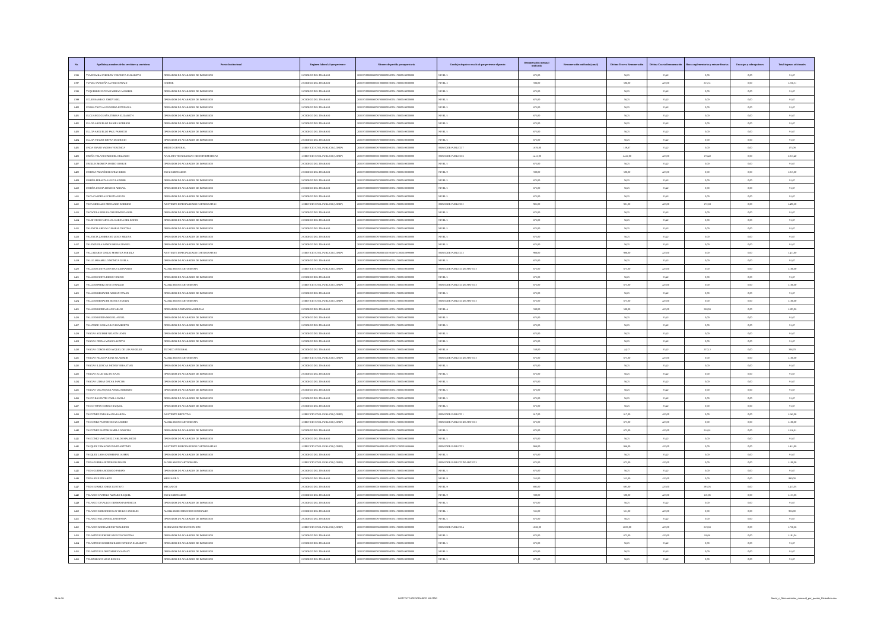| No. | Apellidos y nombres de los servidores y servidoras | Puesto Institucional | Regimen laboral al que pertenece | Número de partida presupuestaria | Grado jerárquico o escala al que pertenece el puesto | Remuneración mensual unificada | Remuneración unificada (anual) | Décimo Tercera Remuneración | Décima Cuarta Remuneración | Horas suplementarias y extraordinarias | Encargos y subrogaciones | Total ingresos adicionales |
| --- | --- | --- | --- | --- | --- | --- | --- | --- | --- | --- | --- | --- |
| 1396 | TUMIPAMBA SOBERON VERONICA ELIZABETH | OPERADOR DE ACABADOS DE IMPRESION | 2.CODIGO DEL TRABAJO | 2022072000000000870000000500051170000100000000 | NIVEL 5 | 675,00 | | 56,25 | 35,42 | 0,00 | 0,00 | 91,67 |
| 1397 | TUPIZA SANGUÑA ALVARO EFRAIN | CHOFER | 2.CODIGO DEL TRABAJO | 2022072000000000010000000100051170000100000000 | NIVEL 3 | 596,00 | | 596,00 | 425,00 | 215,51 | 0,00 | 1.236,51 |
| 1398 | TUQUERRES PICUASI MIRIAN MARIBEL | OPERADOR DE ACABADOS DE IMPRESION | 2.CODIGO DEL TRABAJO | 2022072000000000870000000500051170000100000000 | NIVEL 5 | 675,00 | | 56,25 | 35,42 | 0,00 | 0,00 | 91,67 |
| 1399 | UCLES RAMBAY JORDY JOEL | OPERADOR DE ACABADOS DE IMPRESION | 2.CODIGO DEL TRABAJO | 2022072000000000870000000500051170000100000000 | NIVEL 5 | 675,00 | | 56,25 | 35,42 | 0,00 | 0,00 | 91,67 |
| 1400 | UGSHA TACO ALEXANDRA ESTEFANIA | OPERADOR DE ACABADOS DE IMPRESION | 2.CODIGO DEL TRABAJO | 2022072000000000870000000500051170000100000000 | NIVEL 5 | 675,00 | | 56,25 | 35,42 | 0,00 | 0,00 | 91,67 |
| 1401 | ULCUANGO GUAÑA TERESA ELIZABETH | OPERADOR DE ACABADOS DE IMPRESION | 2.CODIGO DEL TRABAJO | 2022072000000000870000000500051170000100000000 | NIVEL 5 | 675,00 | | 56,25 | 35,42 | 0,00 | 0,00 | 91,67 |
| 1402 | ULLOA ARGUELLO DANIEL RODRIGO | OPERADOR DE ACABADOS DE IMPRESION | 2.CODIGO DEL TRABAJO | 2022072000000000870000000500051170000100000000 | NIVEL 5 | 675,00 | | 56,25 | 35,42 | 0,00 | 0,00 | 91,67 |
| 1403 | ULLOA ARGUELLO PAUL FABRICIO | OPERADOR DE ACABADOS DE IMPRESION | 2.CODIGO DEL TRABAJO | 2022072000000000870000000500051170000100000000 | NIVEL 5 | 675,00 | | 56,25 | 35,42 | 0,00 | 0,00 | 91,67 |
| 1404 | ULLOA TRAVEZ BRYAN MAURICIO | OPERADOR DE ACABADOS DE IMPRESION | 2.CODIGO DEL TRABAJO | 2022072000000000870000000500051170000100000000 | NIVEL 5 | 675,00 | | 56,25 | 35,42 | 0,00 | 0,00 | 91,67 |
| 1405 | UNDA ERAZO YADIRA VERONICA | MEDICO GENERAL | 1.SERVICIO CIVIL PUBLICO (LOSEP) | 2022072000000000870000000500051170000100000000 | SERVIDOR PUBLICO 7 | 1.676,00 | | 139,67 | 35,42 | 0,00 | 0,00 | 175,08 |
| 1406 | UREÑA VELASCO MIGUEL ORLANDO | ANALISTA TECNOLOGIAS GEOINFORMATICAS | 1.SERVICIO CIVIL PUBLICO (LOSEP) | 2022072000000000010000000100051170000100000000 | SERVIDOR PUBLICO 6 | 1.412,00 | | 1.412,00 | 425,00 | 176,40 | 0,00 | 2.013,40 |
| 1407 | URGILES MORETA MATEO JOSHUE | OPERADOR DE ACABADOS DE IMPRESION | 2.CODIGO DEL TRABAJO | 2022072000000000870000000500051170000100000000 | NIVEL 5 | 675,00 | | 56,25 | 35,42 | 0,00 | 0,00 | 91,67 |
| 1408 | USHINIA PROAÑO BEATRIZ IRENE | ENCUADERNADOR | 2.CODIGO DEL TRABAJO | 2022072000000000860000000100051170000100000000 | NIVEL 9 | 590,00 | | 590,00 | 425,00 | 0,00 | 0,00 | 1.015,00 |
| 1409 | USHIÑA PERALTA LUIS VLADIMIR | OPERADOR DE ACABADOS DE IMPRESION | 2.CODIGO DEL TRABAJO | 2022072000000000870000000500051170000100000000 | NIVEL 5 | 675,00 | | 56,25 | 35,42 | 0,00 | 0,00 | 91,67 |
| 1410 | USHIÑA UGSHA DENISSE ABIGAIL | OPERADOR DE ACABADOS DE IMPRESION | 2.CODIGO DEL TRABAJO | 2022072000000000870000000500051170000100000000 | NIVEL 5 | 675,00 | | 56,25 | 35,42 | 0,00 | 0,00 | 91,67 |
| 1411 | VACA CARDENAS CRISTIAN IVAN | OPERADOR DE ACABADOS DE IMPRESION | 2.CODIGO DEL TRABAJO | 2022072000000000870000000500051170000100000000 | NIVEL 5 | 675,00 | | 56,25 | 35,42 | 0,00 | 0,00 | 91,67 |
| 1412 | VACA MORALES FERNANDO RODRIGO | ASISTENTE ESPECIALIZADO CARTOGRAFIA I | 1.SERVICIO CIVIL PUBLICO (LOSEP) | 2022072000000000860000000100051170000100000000 | SERVIDOR PUBLICO 2 | 901,00 | | 901,00 | 425,00 | 172,69 | 0,00 | 1.498,69 |
| 1413 | VACACELA PERUGACHI EDWIN DANIEL | OPERADOR DE ACABADOS DE IMPRESION | 2.CODIGO DEL TRABAJO | 2022072000000000870000000500051170000100000000 | NIVEL 5 | 675,00 | | 56,25 | 35,42 | 0,00 | 0,00 | 91,67 |
| 1414 | VALDIVIESO CARVAJAL KARINA DEL ROCIO | OPERADOR DE ACABADOS DE IMPRESION | 2.CODIGO DEL TRABAJO | 2022072000000000870000000500051170000100000000 | NIVEL 5 | 675,00 | | 56,25 | 35,42 | 0,00 | 0,00 | 91,67 |
| 1415 | VALENCIA AREVALO MARIA CRISTINA | OPERADOR DE ACABADOS DE IMPRESION | 2.CODIGO DEL TRABAJO | 2022072000000000870000000500051170000100000000 | NIVEL 5 | 675,00 | | 56,25 | 35,42 | 0,00 | 0,00 | 91,67 |
| 1416 | VALENCIA ZAMBRANO LESLY MILENA | OPERADOR DE ACABADOS DE IMPRESION | 2.CODIGO DEL TRABAJO | 2022072000000000870000000500051170000100000000 | NIVEL 5 | 675,00 | | 56,25 | 35,42 | 0,00 | 0,00 | 91,67 |
| 1417 | VALENZUELA RAMOS BRYAN DANIEL | OPERADOR DE ACABADOS DE IMPRESION | 2.CODIGO DEL TRABAJO | 2022072000000000870000000500051170000100000000 | NIVEL 5 | 675,00 | | 56,25 | 35,42 | 0,00 | 0,00 | 91,67 |
| 1418 | VALLADARES CHILIG MARITZA FABIOLA | ASISTENTE ESPECIALIZADO CARTOGRAFIA II | 1.SERVICIO CIVIL PUBLICO (LOSEP) | 2022072000000000860000100100007117002028888888 | SERVIDOR PUBLICO 3 | 986,00 | | 986,00 | 425,00 | 0,00 | 0,00 | 1.411,00 |
| 1419 | VALLE JARAMILLO MONICA GISELA | OPERADOR DE ACABADOS DE IMPRESION | 2.CODIGO DEL TRABAJO | 2022072000000000870000000500051170000100000000 | NIVEL 5 | 675,00 | | 56,25 | 35,42 | 0,00 | 0,00 | 91,67 |
| 1420 | VALLEJO CUEVA CRISTIAN LEONARDO | AUXILIAR EN CARTOGRAFIA | 1.SERVICIO CIVIL PUBLICO (LOSEP) | 2022072000000000860000000100051170000100000000 | SERVIDOR PUBLICO DE APOYO 3 | 675,00 | | 675,00 | 425,00 | 0,00 | 0,00 | 1.100,00 |
| 1421 | VALLEJO CUEVA DIEGO VINICIO | OPERADOR DE ACABADOS DE IMPRESION | 2.CODIGO DEL TRABAJO | 2022072000000000870000000500051170000100000000 | NIVEL 5 | 675,00 | | 56,25 | 35,42 | 0,00 | 0,00 | 91,67 |
| 1422 | VALLEJO PEREZ JOSE OSWALDO | AUXILIAR EN CARTOGRAFIA | 1.SERVICIO CIVIL PUBLICO (LOSEP) | 2022072000000000860000000100051170000100000000 | SERVIDOR PUBLICO DE APOYO 3 | 675,00 | | 675,00 | 425,00 | 0,00 | 0,00 | 1.100,00 |
| 1423 | VALLEJO REMACHE ADRIAN STALIN | OPERADOR DE ACABADOS DE IMPRESION | 2.CODIGO DEL TRABAJO | 2022072000000000870000000500051170000100000000 | NIVEL 5 | 675,00 | | 56,25 | 35,42 | 0,00 | 0,00 | 91,67 |
| 1424 | VALLEJO REMACHE JESSICA EVELIN | AUXILIAR EN CARTOGRAFIA | 1.SERVICIO CIVIL PUBLICO (LOSEP) | 2022072000000000860000000100051170000100000000 | SERVIDOR PUBLICO DE APOYO 3 | 675,00 | | 675,00 | 425,00 | 0,00 | 0,00 | 1.100,00 |
| 1425 | VALLEJO RUEDA JUAN CARLOS | OPERADOR CORTADORA BOBINAS | 2.CODIGO DEL TRABAJO | 2022072000000000860000000100051170000100000000 | NIVEL 4 | 590,00 | | 590,00 | 425,00 | 380,98 | 0,00 | 1.395,98 |
| 1426 | VALLEJO RUEDA MIGUEL ANGEL | OPERADOR DE ACABADOS DE IMPRESION | 2.CODIGO DEL TRABAJO | 2022072000000000870000000500051170000100000000 | NIVEL 5 | 675,00 | | 56,25 | 35,42 | 0,00 | 0,00 | 91,67 |
| 1427 | VALVERDE SUBIA JULIO HUMBERTO | OPERADOR DE ACABADOS DE IMPRESION | 2.CODIGO DEL TRABAJO | 2022072000000000870000000500051170000100000000 | NIVEL 5 | 675,00 | | 56,25 | 35,42 | 0,00 | 0,00 | 91,67 |
| 1428 | VARGAS AGUIRRE NELSON LENIN | OPERADOR DE ACABADOS DE IMPRESION | 2.CODIGO DEL TRABAJO | 2022072000000000870000000500051170000100000000 | NIVEL 5 | 675,00 | | 56,25 | 35,42 | 0,00 | 0,00 | 91,67 |
| 1429 | VARGAS CERNA MONICA LIZETH | OPERADOR DE ACABADOS DE IMPRESION | 2.CODIGO DEL TRABAJO | 2022072000000000870000000500051170000100000000 | NIVEL 5 | 675,00 | | 56,25 | 35,42 | 0,00 | 0,00 | 91,67 |
| 1430 | VARGAS CORONADO AYQUEL DE LOS ANGELES | TECNICO INTEGRAL | 2.CODIGO DEL TRABAJO | 2022072000000000870000000500051170000100000000 | NIVEL 8 | 530,00 | | 44,17 | 35,42 | 257,12 | 0,00 | 336,70 |
| 1431 | VARGAS FELICITA RENE WLADIMIR | AUXILIAR EN CARTOGRAFIA | 1.SERVICIO CIVIL PUBLICO (LOSEP) | 2022072000000000860000000100051170000100000000 | SERVIDOR PUBLICO DE APOYO 3 | 675,00 | | 675,00 | 425,00 | 0,00 | 0,00 | 1.100,00 |
| 1432 | VARGAS ILLESCAS JHONNY SEBASTIAN | OPERADOR DE ACABADOS DE IMPRESION | 2.CODIGO DEL TRABAJO | 2022072000000000870000000500051170000100000000 | NIVEL 5 | 675,00 | | 56,25 | 35,42 | 0,00 | 0,00 | 91,67 |
| 1433 | VARGAS JULIO DILAN ISAAC | OPERADOR DE ACABADOS DE IMPRESION | 2.CODIGO DEL TRABAJO | 2022072000000000870000000500051170000100000000 | NIVEL 5 | 675,00 | | 56,25 | 35,42 | 0,00 | 0,00 | 91,67 |
| 1434 | VARGAS LOMAS OSCAR JHACOB | OPERADOR DE ACABADOS DE IMPRESION | 2.CODIGO DEL TRABAJO | 2022072000000000870000000500051170000100000000 | NIVEL 5 | 675,00 | | 56,25 | 35,42 | 0,00 | 0,00 | 91,67 |
| 1435 | VARGAS VELASQUEZ ANGEL ROBERTO | OPERADOR DE ACABADOS DE IMPRESION | 2.CODIGO DEL TRABAJO | 2022072000000000870000000500051170000100000000 | NIVEL 5 | 675,00 | | 56,25 | 35,42 | 0,00 | 0,00 | 91,67 |
| 1436 | VASCO BASANTES CARLA PAOLA | OPERADOR DE ACABADOS DE IMPRESION | 2.CODIGO DEL TRABAJO | 2022072000000000870000000500051170000100000000 | NIVEL 5 | 675,00 | | 56,25 | 35,42 | 0,00 | 0,00 | 91,67 |
| 1437 | VASCO TIPAN CORINA RAQUEL | OPERADOR DE ACABADOS DE IMPRESION | 2.CODIGO DEL TRABAJO | 2022072000000000870000000500051170000100000000 | NIVEL 5 | 675,00 | | 56,25 | 35,42 | 0,00 | 0,00 | 91,67 |
| 1438 | VASCONEZ ENDARA ANA KARINA | ASISTENTE EJECUTIVA | 1.SERVICIO CIVIL PUBLICO (LOSEP) | 2022072000000000010000000100051170000100000000 | SERVIDOR PUBLICO 1 | 817,00 | | 817,00 | 425,00 | 0,00 | 0,00 | 1.242,00 |
| 1439 | VASCONEZ PASTOR CESAR ANDRES | AUXILIAR EN CARTOGRAFIA | 1.SERVICIO CIVIL PUBLICO (LOSEP) | 2022072000000000860000000100051170000100000000 | SERVIDOR PUBLICO DE APOYO 3 | 675,00 | | 675,00 | 425,00 | 0,00 | 0,00 | 1.100,00 |
| 1440 | VASCONEZ PASTOR PAMELA NARCIZA | OPERADOR DE ACABADOS DE IMPRESION | 2.CODIGO DEL TRABAJO | 2022072000000000860000000100051170000200000000 | NIVEL 5 | 675,00 | | 675,00 | 425,00 | 216,81 | 0,00 | 1.316,81 |
| 1441 | VASCONEZ VASCONEZ CARLOS MAURICIO | OPERADOR DE ACABADOS DE IMPRESION | 2.CODIGO DEL TRABAJO | 2022072000000000870000000500051170000100000000 | NIVEL 5 | 675,00 | | 56,25 | 35,42 | 0,00 | 0,00 | 91,67 |
| 1442 | VASQUEZ CAMACHO DAVID ANTONIO | ASISTENTE ESPECIALIZADO CARTOGRAFIA II | 1.SERVICIO CIVIL PUBLICO (LOSEP) | 2022072000000000860000100100007117002028888888 | SERVIDOR PUBLICO 3 | 986,00 | | 986,00 | 425,00 | 0,00 | 0,00 | 1.411,00 |
| 1443 | VASQUEZ LARA KATHERINE JASMIN | OPERADOR DE ACABADOS DE IMPRESION | 2.CODIGO DEL TRABAJO | 2022072000000000870000000500051170000100000000 | NIVEL 5 | 675,00 | | 56,25 | 35,42 | 0,00 | 0,00 | 91,67 |
| 1444 | VEGA GUERRA JEFFERSON DAVID | AUXILIAR EN CARTOGRAFIA | 1.SERVICIO CIVIL PUBLICO (LOSEP) | 2022072000000000860000000100051170000100000000 | SERVIDOR PUBLICO DE APOYO 3 | 675,00 | | 675,00 | 425,00 | 0,00 | 0,00 | 1.100,00 |
| 1445 | VEGA GUERRA RODRIGO FABIAN | OPERADOR DE ACABADOS DE IMPRESION | 2.CODIGO DEL TRABAJO | 2022072000000000870000000500051170000100000000 | NIVEL 5 | 675,00 | | 56,25 | 35,42 | 0,00 | 0,00 | 91,67 |
| 1446 | VEGA JOSE EDUARDO | MENSAJERO | 2.CODIGO DEL TRABAJO | 2022072000000000010000000100051170000100000000 | NIVEL 9 | 555,00 | | 555,00 | 425,00 | 0,00 | 0,00 | 980,00 |
| 1447 | VEGA SUAREZ JORGE GUSTAVO | MECANICO | 2.CODIGO DEL TRABAJO | 2022072000000000010000000100051170000100000000 | NIVEL 9 | 695,00 | | 695,00 | 425,00 | 293,05 | 0,00 | 1.413,05 |
| 1448 | VELASCO CASTELO AMPARO RAQUEL | ENCUADERNADOR | 2.CODIGO DEL TRABAJO | 2022072000000000860000000100051170000100000000 | NIVEL 9 | 590,00 | | 590,00 | 425,00 | 118,08 | 0,00 | 1.133,08 |
| 1449 | VELASCO CEVALLOS GERMANIA PATRICIA | OPERADOR DE ACABADOS DE IMPRESION | 2.CODIGO DEL TRABAJO | 2022072000000000870000000500051170000100000000 | NIVEL 5 | 675,00 | | 56,25 | 35,42 | 0,00 | 0,00 | 91,67 |
| 1450 | VELASCO MOROCHO ELSY DE LOS ANGELES | AUXILIAR DE SERVICIOS GENERALES | 2.CODIGO DEL TRABAJO | 2022072000000000010000000100051170000100000000 | NIVEL 1 | 531,00 | | 531,00 | 425,00 | 0,00 | 0,00 | 956,00 |
| 1451 | VELASCO PAZ JASSIEL ESTEFANIA | OPERADOR DE ACABADOS DE IMPRESION | 2.CODIGO DEL TRABAJO | 2022072000000000870000000500051170000100000000 | NIVEL 5 | 675,00 | | 56,25 | 35,42 | 0,00 | 0,00 | 91,67 |
| 1452 | VELASCO ROCHA HENRY MAURICIO | DISENADOR PRODUCCION IGM | 1.SERVICIO CIVIL PUBLICO (LOSEP) | 2022072000000000860000000100051170000100000000 | SERVIDOR PUBLICO 4 | 1.086,00 | | 1.086,00 | 425,00 | 219,68 | 0,00 | 1.730,68 |
| 1453 | VELASTEGUI FREIRE JOSELYN CRISTINA | OPERADOR DE ACABADOS DE IMPRESION | 2.CODIGO DEL TRABAJO | 2022072000000000860000000100051170000100000000 | NIVEL 5 | 675,00 | | 675,00 | 425,00 | 91,04 | 0,00 | 1.191,04 |
| 1454 | VELASTEGUI GOMEZJURADO PATRICIA ELIZABETH | OPERADOR DE ACABADOS DE IMPRESION | 2.CODIGO DEL TRABAJO | 2022072000000000870000000500051170000100000000 | NIVEL 5 | 675,00 | | 56,25 | 35,42 | 0,00 | 0,00 | 91,67 |
| 1455 | VELASTEGUI LOPEZ MIREYA NATALY | OPERADOR DE ACABADOS DE IMPRESION | 2.CODIGO DEL TRABAJO | 2022072000000000870000000500051170000100000000 | NIVEL 5 | 675,00 | | 56,25 | 35,42 | 0,00 | 0,00 | 91,67 |
| 1456 | VELEZ BRAVO LIGIA REGINA | OPERADOR DE ACABADOS DE IMPRESION | 2.CODIGO DEL TRABAJO | 2022072000000000870000000500051170000100000000 | NIVEL 5 | 675,00 | | 56,25 | 35,42 | 0,00 | 0,00 | 91,67 |
24 de 26 INSTITUTO GEOGRÁFICO MILITAR literal_c_Remuneracion_mensual_por_puesto_Diciembre.xlsx